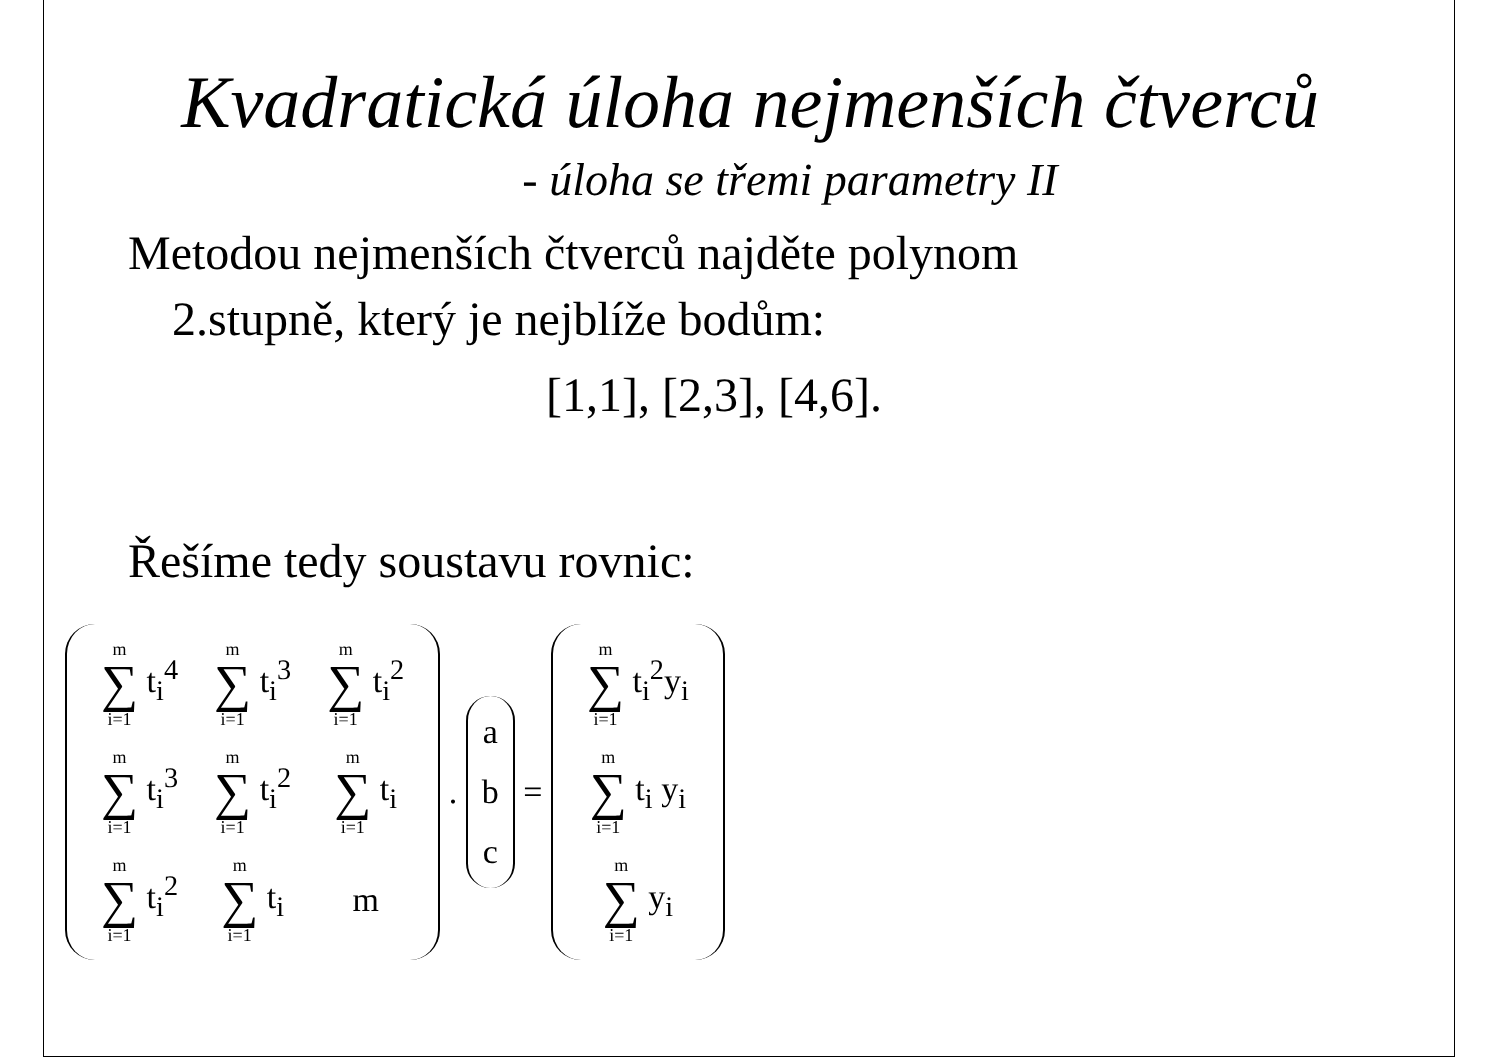Kvadratická úloha nejmenších čtverců
- úloha se třemi parametry II
Metodou nejmenších čtverců najděte polynom
2.stupně, který je nejblíže bodům:
[1,1], [2,3], [4,6].
Řešíme tedy soustavu rovnic:
| m ∑ i=1 t<sub>i</sub><sup>4</sup> | m ∑ i=1 t<sub>i</sub><sup>3</sup> | m ∑ i=1 t<sub>i</sub><sup>2</sup> |
| m ∑ i=1 t<sub>i</sub><sup>3</sup> | m ∑ i=1 t<sub>i</sub><sup>2</sup> | m ∑ i=1 t<sub>i</sub> |
| m ∑ i=1 t<sub>i</sub><sup>2</sup> | m ∑ i=1 t<sub>i</sub> | m |
.
a
b
c
=
| m ∑ i=1 t<sub>i</sub><sup>2</sup>y<sub>i</sub> |
| m ∑ i=1 t<sub>i</sub> y<sub>i</sub> |
| m ∑ i=1 y<sub>i</sub> |